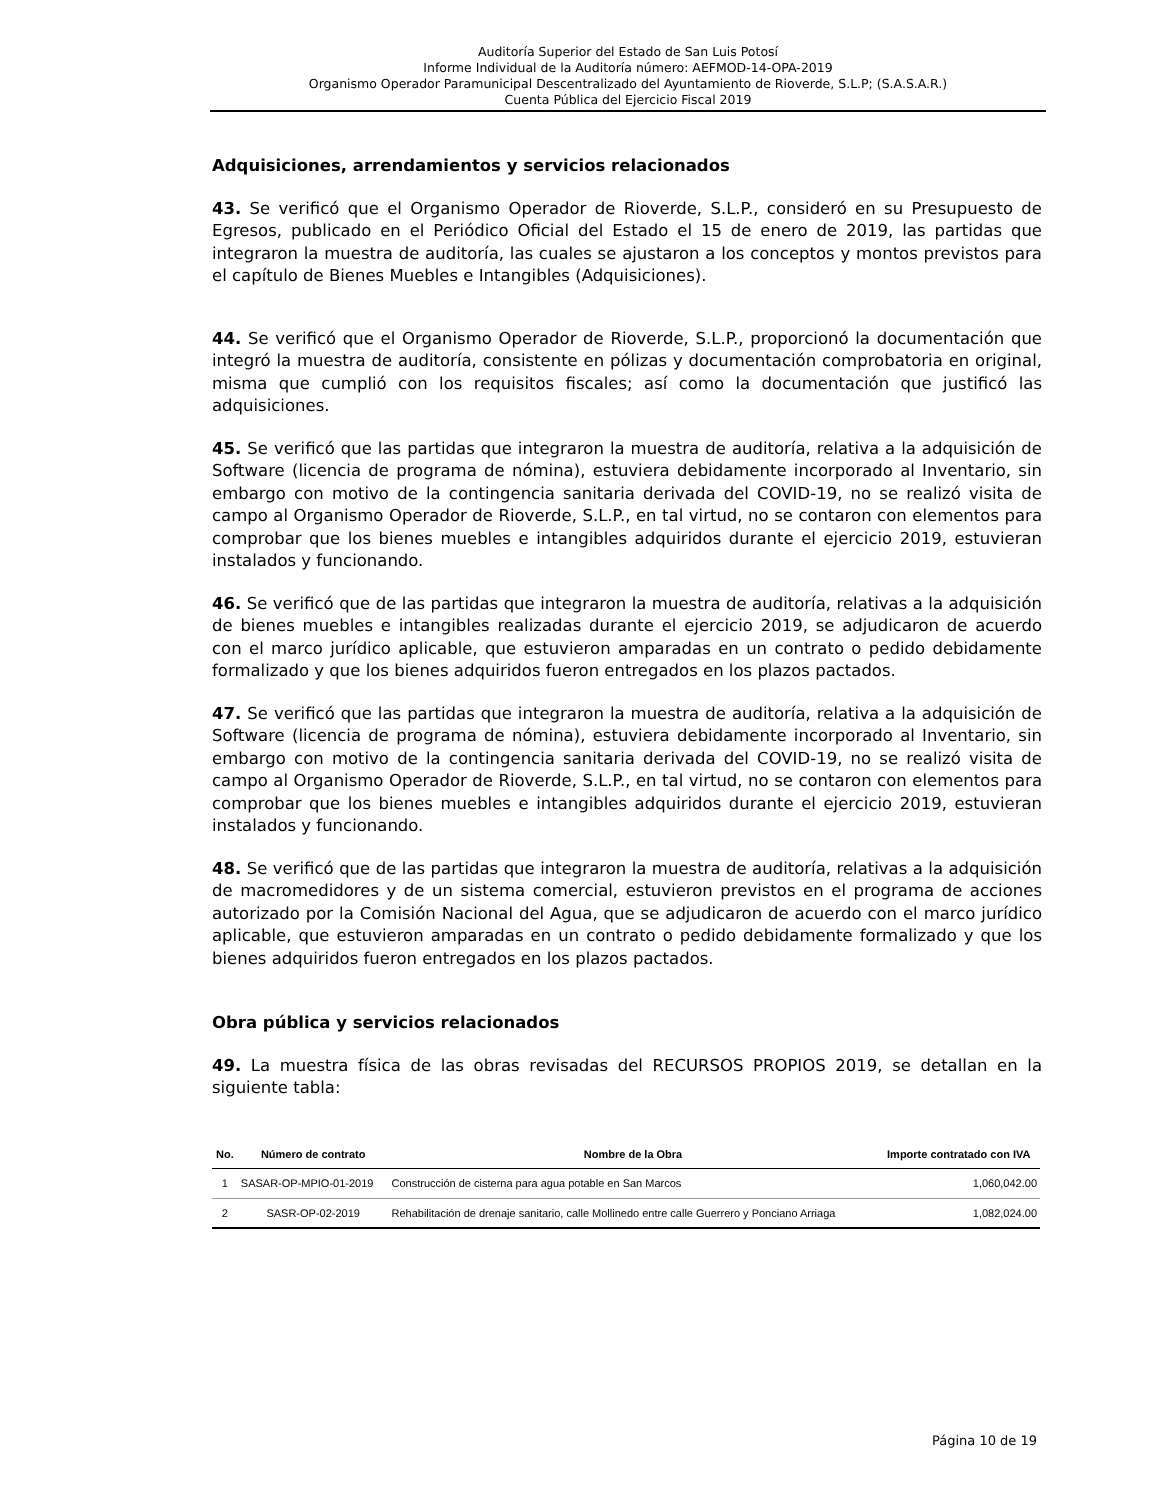Auditoría Superior del Estado de San Luis Potosí
Informe Individual de la Auditoría número: AEFMOD-14-OPA-2019
Organismo Operador Paramunicipal Descentralizado del Ayuntamiento de Rioverde, S.L.P; (S.A.S.A.R.)
Cuenta Pública del Ejercicio Fiscal 2019
Adquisiciones, arrendamientos y servicios relacionados
43. Se verificó que el Organismo Operador de Rioverde, S.L.P., consideró en su Presupuesto de Egresos, publicado en el Periódico Oficial del Estado el 15 de enero de 2019, las partidas que integraron la muestra de auditoría, las cuales se ajustaron a los conceptos y montos previstos para el capítulo de Bienes Muebles e Intangibles (Adquisiciones).
44. Se verificó que el Organismo Operador de Rioverde, S.L.P., proporcionó la documentación que integró la muestra de auditoría, consistente en pólizas y documentación comprobatoria en original, misma que cumplió con los requisitos fiscales; así como la documentación que justificó las adquisiciones.
45. Se verificó que las partidas que integraron la muestra de auditoría, relativa a la adquisición de Software (licencia de programa de nómina), estuviera debidamente incorporado al Inventario, sin embargo con motivo de la contingencia sanitaria derivada del COVID-19, no se realizó visita de campo al Organismo Operador de Rioverde, S.L.P., en tal virtud, no se contaron con elementos para comprobar que los bienes muebles e intangibles adquiridos durante el ejercicio 2019, estuvieran instalados y funcionando.
46. Se verificó que de las partidas que integraron la muestra de auditoría, relativas a la adquisición de bienes muebles e intangibles realizadas durante el ejercicio 2019, se adjudicaron de acuerdo con el marco jurídico aplicable, que estuvieron amparadas en un contrato o pedido debidamente formalizado y que los bienes adquiridos fueron entregados en los plazos pactados.
47. Se verificó que las partidas que integraron la muestra de auditoría, relativa a la adquisición de Software (licencia de programa de nómina), estuviera debidamente incorporado al Inventario, sin embargo con motivo de la contingencia sanitaria derivada del COVID-19, no se realizó visita de campo al Organismo Operador de Rioverde, S.L.P., en tal virtud, no se contaron con elementos para comprobar que los bienes muebles e intangibles adquiridos durante el ejercicio 2019, estuvieran instalados y funcionando.
48. Se verificó que de las partidas que integraron la muestra de auditoría, relativas a la adquisición de macromedidores y de un sistema comercial, estuvieron previstos en el programa de acciones autorizado por la Comisión Nacional del Agua, que se adjudicaron de acuerdo con el marco jurídico aplicable, que estuvieron amparadas en un contrato o pedido debidamente formalizado y que los bienes adquiridos fueron entregados en los plazos pactados.
Obra pública y servicios relacionados
49. La muestra física de las obras revisadas del RECURSOS PROPIOS 2019, se detallan en la siguiente tabla:
| No. | Número de contrato | Nombre de la Obra | Importe contratado con IVA |
| --- | --- | --- | --- |
| 1 | SASAR-OP-MPIO-01-2019 | Construcción de cisterna para agua potable en San Marcos | 1,060,042.00 |
| 2 | SASR-OP-02-2019 | Rehabilitación de drenaje sanitario, calle Mollinedo entre calle Guerrero y Ponciano Arriaga | 1,082,024.00 |
Página 10 de 19